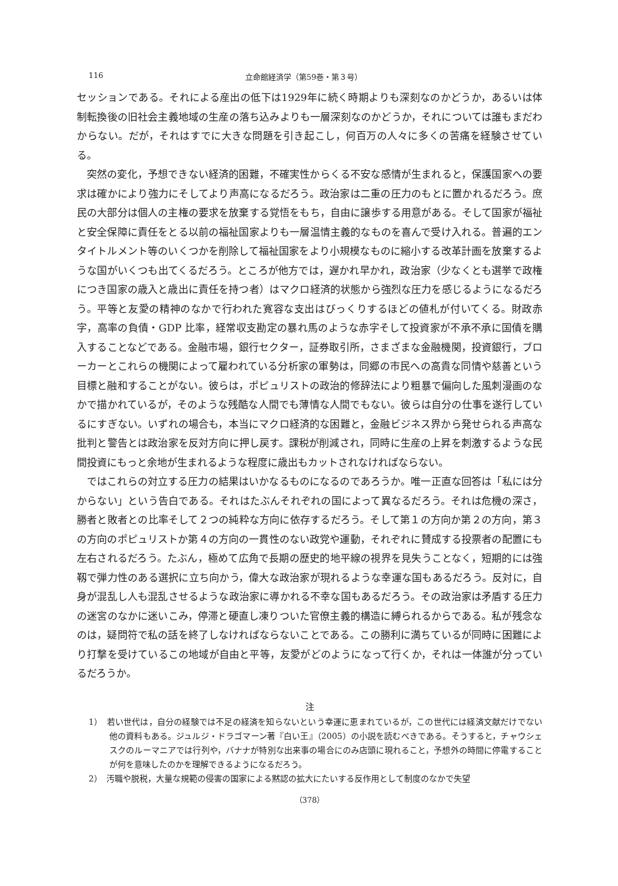116 立命館経済学（第59巻・第３号）
セッションである。それによる産出の低下は1929年に続く時期よりも深刻なのかどうか，あるいは体制転換後の旧社会主義地域の生産の落ち込みよりも一層深刻なのかどうか，それについては誰もまだわからない。だが，それはすでに大きな問題を引き起こし，何百万の人々に多くの苦痛を経験させている。
突然の変化，予想できない経済的困難，不確実性からくる不安な感情が生まれると，保護国家への要求は確かにより強力にそしてより声高になるだろう。政治家は二重の圧力のもとに置かれるだろう。庶民の大部分は個人の主権の要求を放棄する覚悟をもち，自由に譲歩する用意がある。そして国家が福祉と安全保障に責任をとる以前の福祉国家よりも一層温情主義的なものを喜んで受け入れる。普遍的エンタイトルメント等のいくつかを削除して福祉国家をより小規模なものに縮小する改革計画を放棄するような国がいくつも出てくるだろう。ところが他方では，遅かれ早かれ，政治家（少なくとも選挙で政権につき国家の歳入と歳出に責任を持つ者）はマクロ経済的状態から強烈な圧力を感じるようになるだろう。平等と友愛の精神のなかで行われた寛容な支出はびっくりするほどの値札が付いてくる。財政赤字，高率の負債・GDP 比率，経常収支勘定の暴れ馬のような赤字そして投資家が不承不承に国債を購入することなどである。金融市場，銀行セクター，証券取引所，さまざまな金融機関，投資銀行，ブローカーとこれらの機関によって雇われている分析家の軍勢は，同郷の市民への高貴な同情や慈善という目標と融和することがない。彼らは，ポピュリストの政治的修辞法により粗暴で偏向した風刺漫画のなかで描かれているが，そのような残酷な人間でも薄情な人間でもない。彼らは自分の仕事を遂行しているにすぎない。いずれの場合も，本当にマクロ経済的な困難と，金融ビジネス界から発せられる声高な批判と警告とは政治家を反対方向に押し戻す。課税が削減され，同時に生産の上昇を刺激するような民間投資にもっと余地が生まれるような程度に歳出もカットされなければならない。
ではこれらの対立する圧力の結果はいかなるものになるのであろうか。唯一正直な回答は「私には分からない」という告白である。それはたぶんそれぞれの国によって異なるだろう。それは危機の深さ，勝者と敗者との比率そして２つの純粋な方向に依存するだろう。そして第１の方向か第２の方向，第３の方向のポピュリストか第４の方向の一貫性のない政党や運動，それぞれに賛成する投票者の配置にも左右されるだろう。たぶん，極めて広角で長期の歴史的地平線の視界を見失うことなく，短期的には強靱で弾力性のある選択に立ち向かう，偉大な政治家が現れるような幸運な国もあるだろう。反対に，自身が混乱し人も混乱させるような政治家に導かれる不幸な国もあるだろう。その政治家は矛盾する圧力の迷宮のなかに迷いこみ，停滞と硬直し凍りついた官僚主義的構造に縛られるからである。私が残念なのは，疑問符で私の話を終了しなければならないことである。この勝利に満ちているが同時に困難により打撃を受けているこの地域が自由と平等，友愛がどのようになって行くか，それは一体誰が分っているだろうか。
注
1）　若い世代は，自分の経験では不足の経済を知らないという幸運に恵まれているが，この世代には経済文献だけでない他の資料もある。ジュルジ・ドラゴマーン著『白い王』（2005）の小説を読むべきである。そうすると，チャウシェスクのルーマニアでは行列や，バナナが特別な出来事の場合にのみ店頭に現れること，予想外の時間に停電することが何を意味したのかを理解できるようになるだろう。
2）　汚職や脱税，大量な規範の侵害の国家による黙認の拡大にたいする反作用として制度のなかで失望
（378）